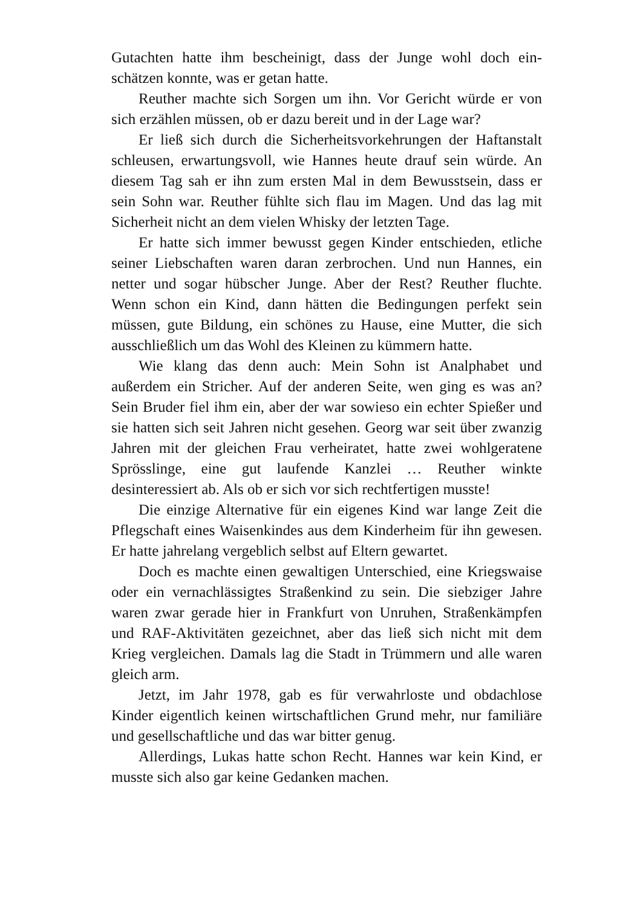Gutachten hatte ihm bescheinigt, dass der Junge wohl doch ein­schätzen konnte, was er getan hatte.
Reuther machte sich Sorgen um ihn. Vor Gericht würde er von sich erzählen müssen, ob er dazu bereit und in der Lage war?
Er ließ sich durch die Sicherheitsvorkehrungen der Haftan­stalt schleusen, erwartungsvoll, wie Hannes heute drauf sein würde. An diesem Tag sah er ihn zum ersten Mal in dem Be­wusstsein, dass er sein Sohn war. Reuther fühlte sich flau im Magen. Und das lag mit Sicherheit nicht an dem vielen Whisky der letzten Tage.
Er hatte sich immer bewusst gegen Kinder entschieden, et­liche seiner Liebschaften waren daran zerbrochen. Und nun Hannes, ein netter und sogar hübscher Junge. Aber der Rest? Reuther fluchte. Wenn schon ein Kind, dann hätten die Bedin­gungen perfekt sein müssen, gute Bildung, ein schönes zu Hau­se, eine Mutter, die sich ausschließlich um das Wohl des Klei­nen zu kümmern hatte.
Wie klang das denn auch: Mein Sohn ist Analphabet und außerdem ein Stricher. Auf der anderen Seite, wen ging es was an? Sein Bruder fiel ihm ein, aber der war sowieso ein echter Spießer und sie hatten sich seit Jahren nicht gesehen. Georg war seit über zwanzig Jahren mit der gleichen Frau verheiratet, hatte zwei wohlgeratene Sprösslinge, eine gut laufende Kanzlei … Reuther winkte desinteressiert ab. Als ob er sich vor sich rechtfertigen musste!
Die einzige Alternative für ein eigenes Kind war lange Zeit die Pflegschaft eines Waisenkindes aus dem Kinderheim für ihn gewesen. Er hatte jahrelang vergeblich selbst auf Eltern gewar­tet.
Doch es machte einen gewaltigen Unterschied, eine Kriegswaise oder ein vernachlässigtes Straßenkind zu sein. Die siebziger Jahre waren zwar gerade hier in Frankfurt von Unru­hen, Straßenkämpfen und RAF-Aktivitäten gezeichnet, aber das ließ sich nicht mit dem Krieg vergleichen. Damals lag die Stadt in Trümmern und alle waren gleich arm.
Jetzt, im Jahr 1978, gab es für verwahrloste und obdachlose Kinder eigentlich keinen wirtschaftlichen Grund mehr, nur fa­miliäre und gesellschaftliche und das war bitter genug.
Allerdings, Lukas hatte schon Recht. Hannes war kein Kind, er musste sich also gar keine Gedanken machen.